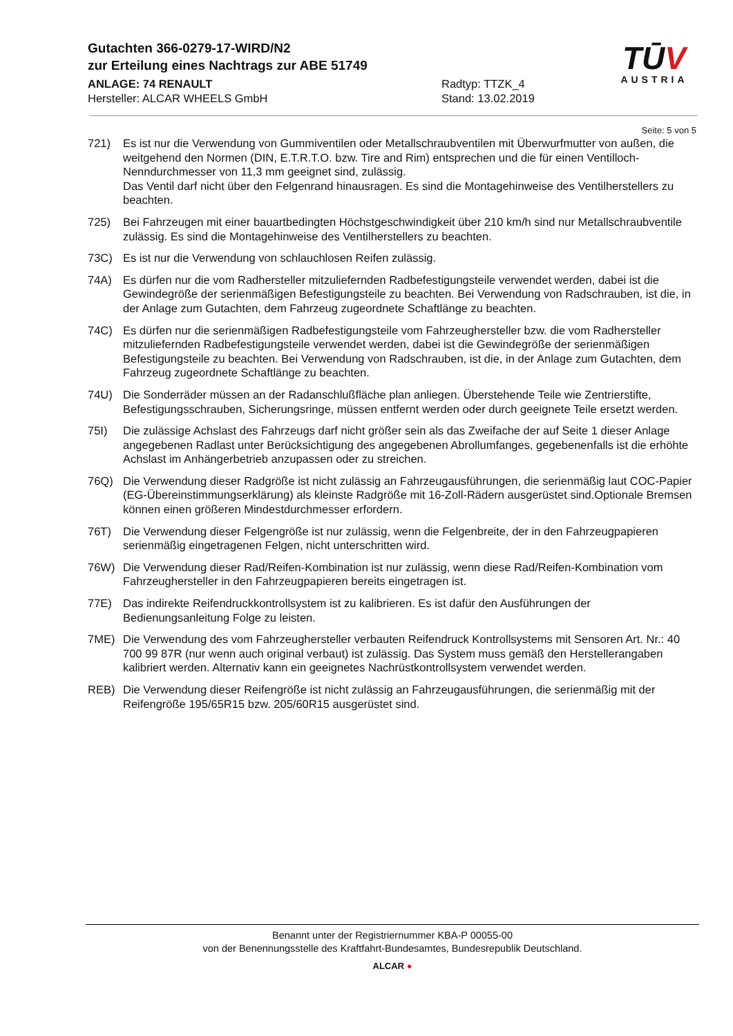Gutachten 366-0279-17-WIRD/N2
zur Erteilung eines Nachtrags zur ABE 51749
ANLAGE: 74 RENAULT
Hersteller: ALCAR WHEELS GmbH
Radtyp: TTZK_4
Stand: 13.02.2019
TŪV
AUSTRIA
Seite: 5 von 5
721) Es ist nur die Verwendung von Gummiventilen oder Metallschraubventilen mit Überwurfmutter von außen, die weitgehend den Normen (DIN, E.T.R.T.O. bzw. Tire and Rim) entsprechen und die für einen Ventilloch-Nenndurchmesser von 11,3 mm geeignet sind, zulässig.
Das Ventil darf nicht über den Felgenrand hinausragen. Es sind die Montagehinweise des Ventilherstellers zu beachten.
725) Bei Fahrzeugen mit einer bauartbedingten Höchstgeschwindigkeit über 210 km/h sind nur Metallschraubventile zulässig. Es sind die Montagehinweise des Ventilherstellers zu beachten.
73C) Es ist nur die Verwendung von schlauchlosen Reifen zulässig.
74A) Es dürfen nur die vom Radhersteller mitzuliefernden Radbefestigungsteile verwendet werden, dabei ist die Gewindegröße der serienmäßigen Befestigungsteile zu beachten. Bei Verwendung von Radschrauben, ist die, in der Anlage zum Gutachten, dem Fahrzeug zugeordnete Schaftlänge zu beachten.
74C) Es dürfen nur die serienmäßigen Radbefestigungsteile vom Fahrzeughersteller bzw. die vom Radhersteller mitzuliefernden Radbefestigungsteile verwendet werden, dabei ist die Gewindegröße der serienmäßigen Befestigungsteile zu beachten. Bei Verwendung von Radschrauben, ist die, in der Anlage zum Gutachten, dem Fahrzeug zugeordnete Schaftlänge zu beachten.
74U) Die Sonderräder müssen an der Radanschlußfläche plan anliegen. Überstehende Teile wie Zentrierstifte, Befestigungsschrauben, Sicherungsringe, müssen entfernt werden oder durch geeignete Teile ersetzt werden.
75I) Die zulässige Achslast des Fahrzeugs darf nicht größer sein als das Zweifache der auf Seite 1 dieser Anlage angegebenen Radlast unter Berücksichtigung des angegebenen Abrollumfanges, gegebenenfalls ist die erhöhte Achslast im Anhängerbetrieb anzupassen oder zu streichen.
76Q) Die Verwendung dieser Radgröße ist nicht zulässig an Fahrzeugausführungen, die serienmäßig laut COC-Papier (EG-Übereinstimmungserklärung) als kleinste Radgröße mit 16-Zoll-Rädern ausgerüstet sind.Optionale Bremsen können einen größeren Mindestdurchmesser erfordern.
76T) Die Verwendung dieser Felgengröße ist nur zulässig, wenn die Felgenbreite, der in den Fahrzeugpapieren serienmäßig eingetragenen Felgen, nicht unterschritten wird.
76W) Die Verwendung dieser Rad/Reifen-Kombination ist nur zulässig, wenn diese Rad/Reifen-Kombination vom Fahrzeughersteller in den Fahrzeugpapieren bereits eingetragen ist.
77E) Das indirekte Reifendruckkontrollsystem ist zu kalibrieren. Es ist dafür den Ausführungen der Bedienungsanleitung Folge zu leisten.
7ME) Die Verwendung des vom Fahrzeughersteller verbauten Reifendruck Kontrollsystems mit Sensoren Art. Nr.: 40 700 99 87R (nur wenn auch original verbaut) ist zulässig. Das System muss gemäß den Herstellerangaben kalibriert werden. Alternativ kann ein geeignetes Nachrüstkontrollsystem verwendet werden.
REB) Die Verwendung dieser Reifengröße ist nicht zulässig an Fahrzeugausführungen, die serienmäßig mit der Reifengröße 195/65R15 bzw. 205/60R15 ausgerüstet sind.
Benannt unter der Registriernummer KBA-P 00055-00
von der Benennungsstelle des Kraftfahrt-Bundesamtes, Bundesrepublik Deutschland.
ALCAR ●